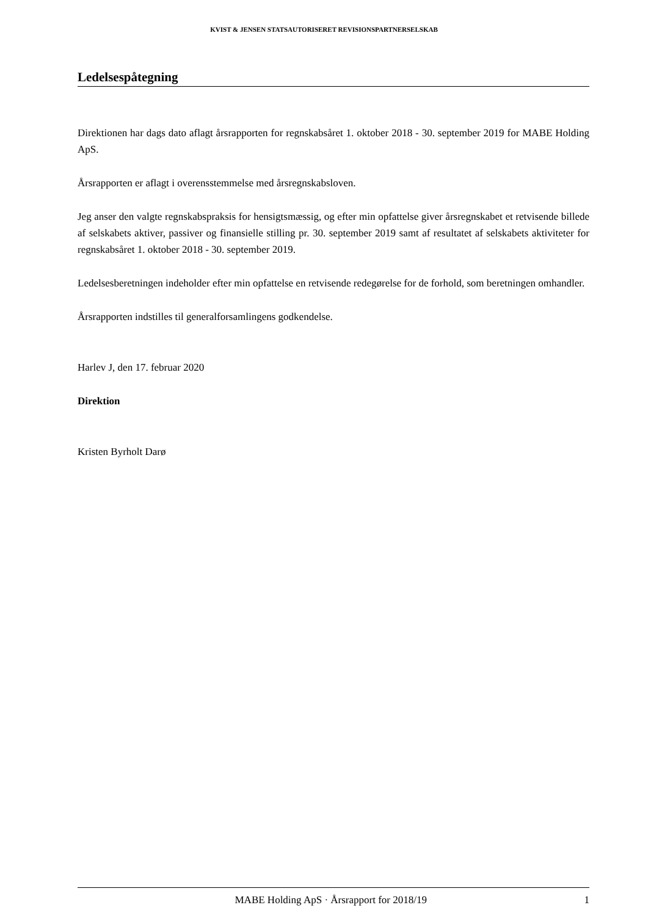KVIST & JENSEN STATSAUTORISERET REVISIONSPARTNERSELSKAB
Ledelsespåtegning
Direktionen har dags dato aflagt årsrapporten for regnskabsåret 1. oktober 2018 - 30. september 2019 for MABE Holding ApS.
Årsrapporten er aflagt i overensstemmelse med årsregnskabsloven.
Jeg anser den valgte regnskabspraksis for hensigtsmæssig, og efter min opfattelse giver årsregnskabet et retvisende billede af selskabets aktiver, passiver og finansielle stilling pr. 30. september 2019 samt af resultatet af selskabets aktiviteter for regnskabsåret 1. oktober 2018 - 30. september 2019.
Ledelsesberetningen indeholder efter min opfattelse en retvisende redegørelse for de forhold, som beretningen omhandler.
Årsrapporten indstilles til generalforsamlingens godkendelse.
Harlev J, den 17. februar 2020
Direktion
Kristen Byrholt Darø
MABE Holding ApS · Årsrapport for 2018/19 1